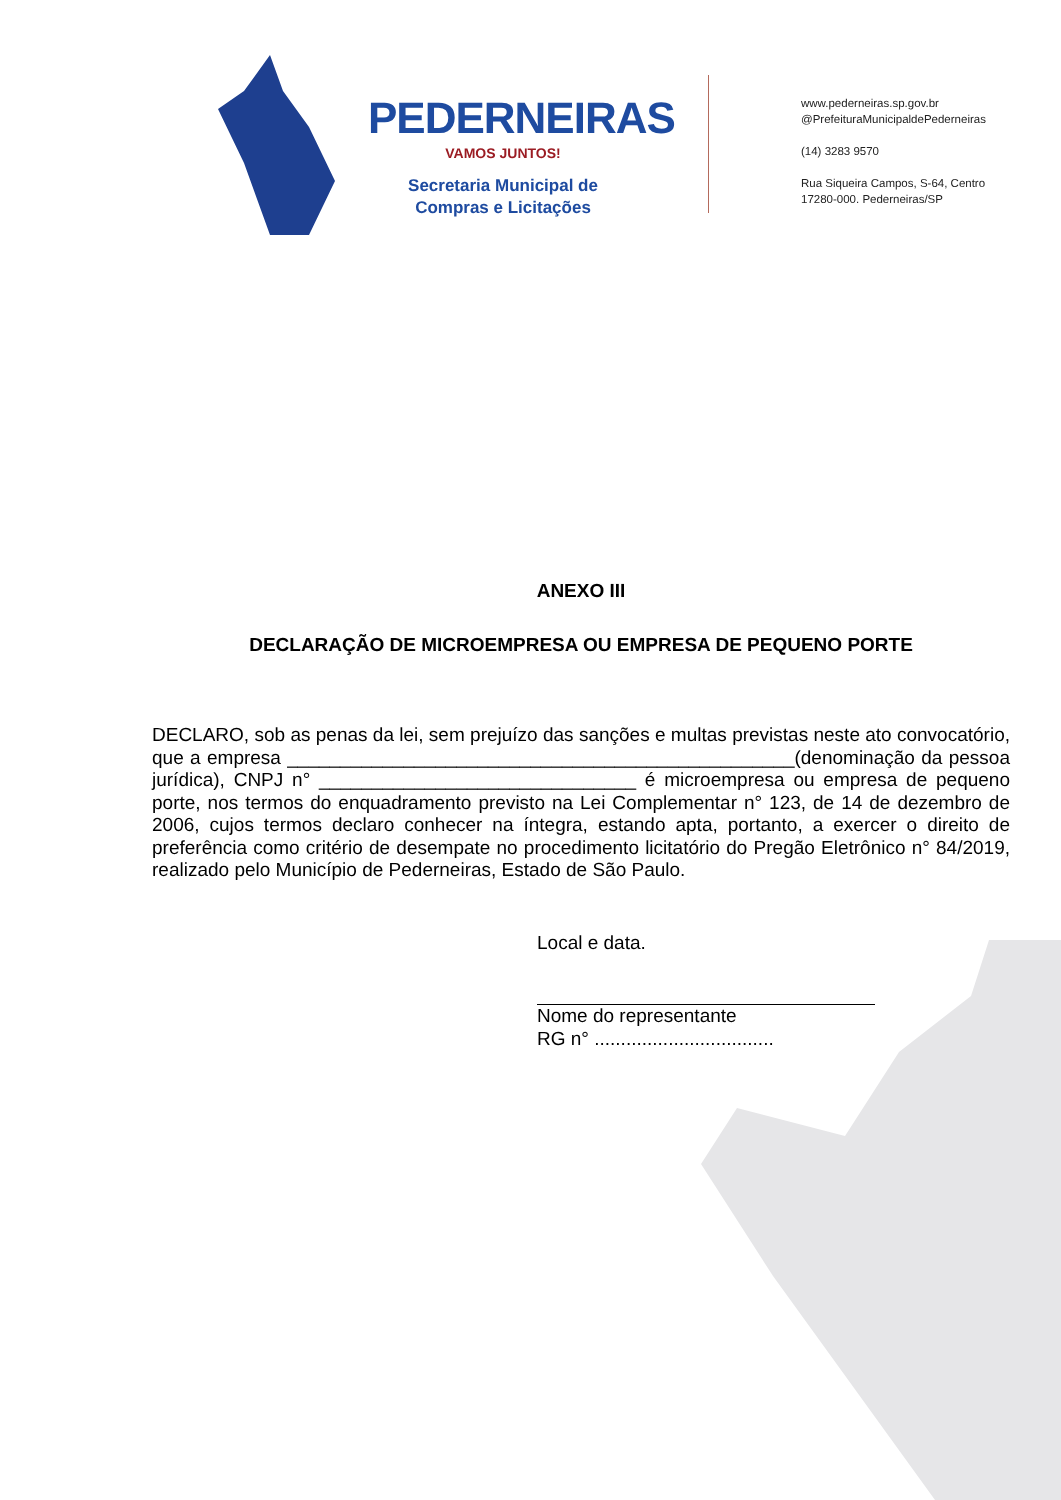PEDERNEIRAS
VAMOS JUNTOS!
Secretaria Municipal de
Compras e Licitações
www.pederneiras.sp.gov.br
@PrefeituraMunicipaldePederneiras
(14) 3283 9570
Rua Siqueira Campos, S-64, Centro
17280-000. Pederneiras/SP
ANEXO III
DECLARAÇÃO DE MICROEMPRESA OU EMPRESA DE PEQUENO PORTE
DECLARO, sob as penas da lei, sem prejuízo das sanções e multas previstas neste ato convocatório, que a empresa ________________________________________________(denominação da pessoa jurídica), CNPJ n° ______________________________ é microempresa ou empresa de pequeno porte, nos termos do enquadramento previsto na Lei Complementar n° 123, de 14 de dezembro de 2006, cujos termos declaro conhecer na íntegra, estando apta, portanto, a exercer o direito de preferência como critério de desempate no procedimento licitatório do Pregão Eletrônico n° 84/2019, realizado pelo Município de Pederneiras, Estado de São Paulo.
Local e data.
Nome do representante
RG n° ..................................